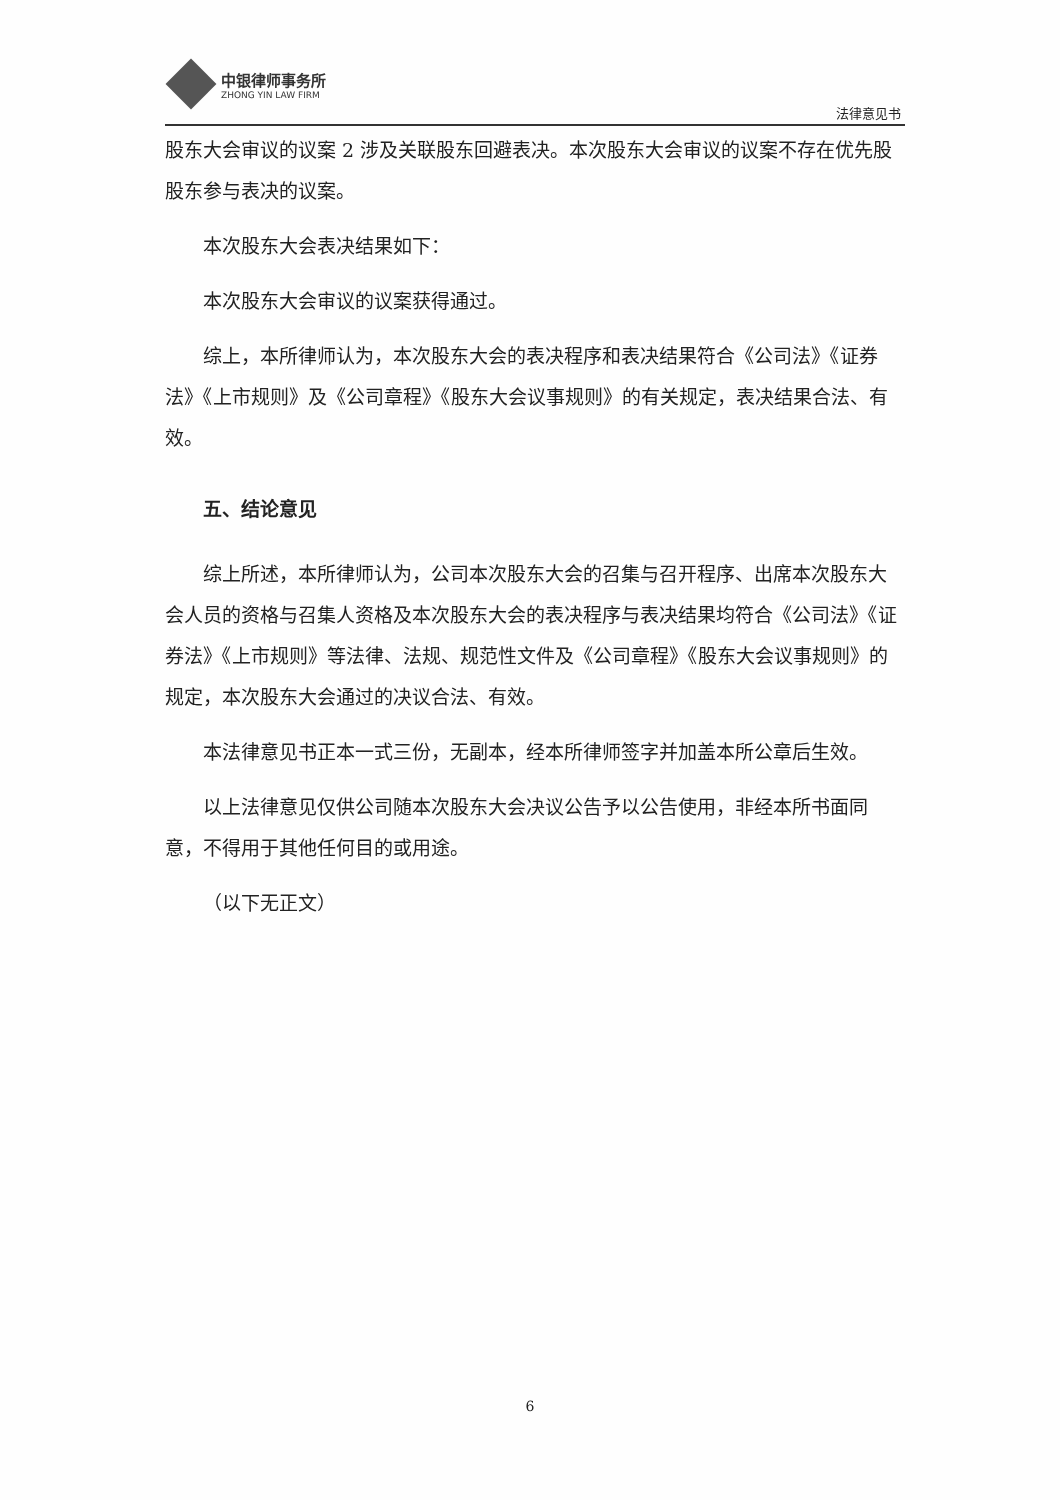中银律师事务所
ZHONG YIN LAW FIRM
法律意见书
股东大会审议的议案 2 涉及关联股东回避表决。本次股东大会审议的议案不存在优先股股东参与表决的议案。
本次股东大会表决结果如下：
本次股东大会审议的议案获得通过。
综上，本所律师认为，本次股东大会的表决程序和表决结果符合《公司法》《证券法》《上市规则》及《公司章程》《股东大会议事规则》的有关规定，表决结果合法、有效。
五、结论意见
综上所述，本所律师认为，公司本次股东大会的召集与召开程序、出席本次股东大会人员的资格与召集人资格及本次股东大会的表决程序与表决结果均符合《公司法》《证券法》《上市规则》等法律、法规、规范性文件及《公司章程》《股东大会议事规则》的规定，本次股东大会通过的决议合法、有效。
本法律意见书正本一式三份，无副本，经本所律师签字并加盖本所公章后生效。
以上法律意见仅供公司随本次股东大会决议公告予以公告使用，非经本所书面同意，不得用于其他任何目的或用途。
（以下无正文）
6